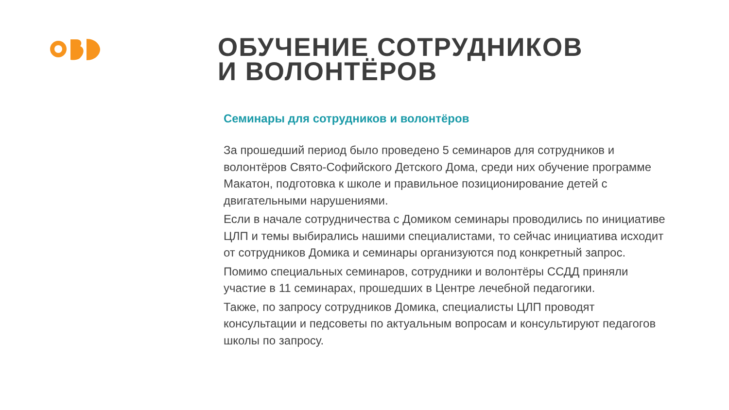ОБУЧЕНИЕ СОТРУДНИКОВ
И ВОЛОНТЁРОВ
Семинары для сотрудников и волонтёров
За прошедший период было проведено 5 семинаров для сотрудников и волонтёров Свято-Софийского Детского Дома, среди них обучение программе Макатон, подготовка к школе и правильное позиционирование детей с двигательными нарушениями.
Если в начале сотрудничества с Домиком семинары проводились по инициативе ЦЛП и темы выбирались нашими специалистами, то сейчас инициатива исходит от сотрудников Домика и семинары организуются под конкретный запрос.
Помимо специальных семинаров, сотрудники и волонтёры ССДД приняли участие в 11 семинарах, прошедших в Центре лечебной педагогики.
Также, по запросу сотрудников Домика, специалисты ЦЛП проводят консультации и педсоветы по актуальным вопросам и консультируют педагогов школы по запросу.